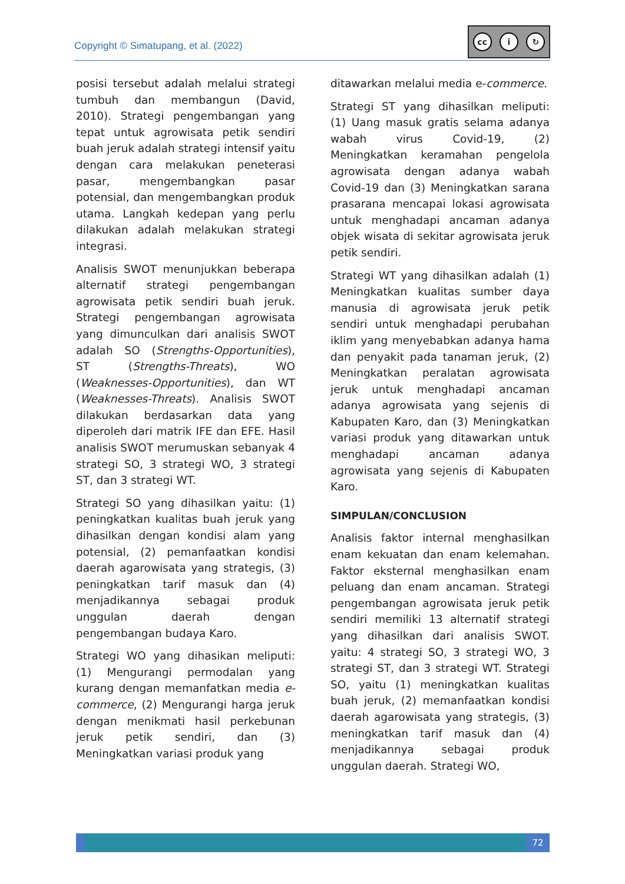Copyright © Simatupang, et al. (2022)
cc i ↻
posisi tersebut adalah melalui strategi tumbuh dan membangun (David, 2010). Strategi pengembangan yang tepat untuk agrowisata petik sendiri buah jeruk adalah strategi intensif yaitu dengan cara melakukan peneterasi pasar, mengembangkan pasar potensial, dan mengembangkan produk utama. Langkah kedepan yang perlu dilakukan adalah melakukan strategi integrasi.
Analisis SWOT menunjukkan beberapa alternatif strategi pengembangan agrowisata petik sendiri buah jeruk. Strategi pengembangan agrowisata yang dimunculkan dari analisis SWOT adalah SO (Strengths-Opportunities), ST (Strengths-Threats), WO (Weaknesses-Opportunities), dan WT (Weaknesses-Threats). Analisis SWOT dilakukan berdasarkan data yang diperoleh dari matrik IFE dan EFE. Hasil analisis SWOT merumuskan sebanyak 4 strategi SO, 3 strategi WO, 3 strategi ST, dan 3 strategi WT.
Strategi SO yang dihasilkan yaitu: (1) peningkatkan kualitas buah jeruk yang dihasilkan dengan kondisi alam yang potensial, (2) pemanfaatkan kondisi daerah agarowisata yang strategis, (3) peningkatkan tarif masuk dan (4) menjadikannya sebagai produk unggulan daerah dengan pengembangan budaya Karo.
Strategi WO yang dihasikan meliputi: (1) Mengurangi permodalan yang kurang dengan memanfatkan media e-commerce, (2) Mengurangi harga jeruk dengan menikmati hasil perkebunan jeruk petik sendiri, dan (3) Meningkatkan variasi produk yang
ditawarkan melalui media e-commerce.
Strategi ST yang dihasilkan meliputi: (1) Uang masuk gratis selama adanya wabah virus Covid-19, (2) Meningkatkan keramahan pengelola agrowisata dengan adanya wabah Covid-19 dan (3) Meningkatkan sarana prasarana mencapai lokasi agrowisata untuk menghadapi ancaman adanya objek wisata di sekitar agrowisata jeruk petik sendiri.
Strategi WT yang dihasilkan adalah (1) Meningkatkan kualitas sumber daya manusia di agrowisata jeruk petik sendiri untuk menghadapi perubahan iklim yang menyebabkan adanya hama dan penyakit pada tanaman jeruk, (2) Meningkatkan peralatan agrowisata jeruk untuk menghadapi ancaman adanya agrowisata yang sejenis di Kabupaten Karo, dan (3) Meningkatkan variasi produk yang ditawarkan untuk menghadapi ancaman adanya agrowisata yang sejenis di Kabupaten Karo.
SIMPULAN/CONCLUSION
Analisis faktor internal menghasilkan enam kekuatan dan enam kelemahan. Faktor eksternal menghasilkan enam peluang dan enam ancaman. Strategi pengembangan agrowisata jeruk petik sendiri memiliki 13 alternatif strategi yang dihasilkan dari analisis SWOT. yaitu: 4 strategi SO, 3 strategi WO, 3 strategi ST, dan 3 strategi WT. Strategi SO, yaitu (1) meningkatkan kualitas buah jeruk, (2) memanfaatkan kondisi daerah agarowisata yang strategis, (3) meningkatkan tarif masuk dan (4) menjadikannya sebagai produk unggulan daerah. Strategi WO,
72